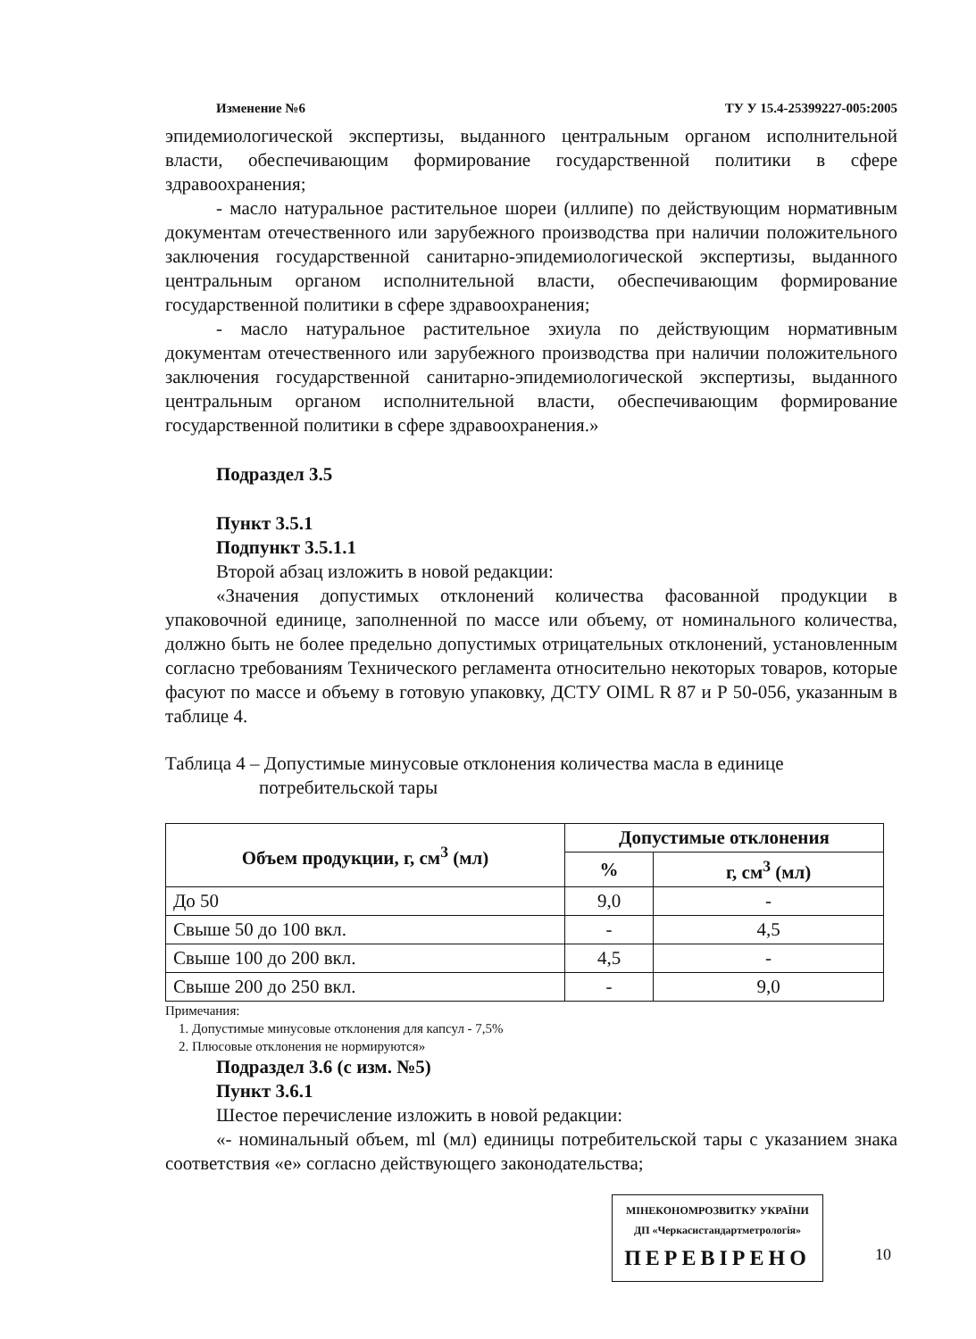Изменение №6 ТУ У 15.4-25399227-005:2005
эпидемиологической экспертизы, выданного центральным органом исполнительной власти, обеспечивающим формирование государственной политики в сфере здравоохранения;
- масло натуральное растительное шореи (иллипе) по действующим нормативным документам отечественного или зарубежного производства при наличии положительного заключения государственной санитарно-эпидемиологической экспертизы, выданного центральным органом исполнительной власти, обеспечивающим формирование государственной политики в сфере здравоохранения;
- масло натуральное растительное эхиула по действующим нормативным документам отечественного или зарубежного производства при наличии положительного заключения государственной санитарно-эпидемиологической экспертизы, выданного центральным органом исполнительной власти, обеспечивающим формирование государственной политики в сфере здравоохранения.»
Подраздел 3.5
Пункт 3.5.1
Подпункт 3.5.1.1
Второй абзац изложить в новой редакции:
«Значения допустимых отклонений количества фасованной продукции в упаковочной единице, заполненной по массе или объему, от номинального количества, должно быть не более предельно допустимых отрицательных отклонений, установленным согласно требованиям Технического регламента относительно некоторых товаров, которые фасуют по массе и объему в готовую упаковку, ДСТУ OIML R 87 и Р 50-056, указанным в таблице 4.
Таблица 4 – Допустимые минусовые отклонения количества масла в единице
потребительской тары
| Объем продукции, г, см<sup>3</sup> (мл) | Допустимые отклонения | |
| --- | --- | --- |
| | % | г, см<sup>3</sup> (мл) |
| До 50 | 9,0 | - |
| Свыше 50 до 100 вкл. | - | 4,5 |
| Свыше 100 до 200 вкл. | 4,5 | - |
| Свыше 200 до 250 вкл. | - | 9,0 |
Примечания:
1. Допустимые минусовые отклонения для капсул - 7,5%
2. Плюсовые отклонения не нормируются»
Подраздел 3.6 (с изм. №5)
Пункт 3.6.1
Шестое перечисление изложить в новой редакции:
«- номинальный объем, ml (мл) единицы потребительской тары с указанием знака соответствия «е» согласно действующего законодательства;
МІНЕКОНОМРОЗВИТКУ УКРАЇНИ
ДП «Черкасистандартметрологія»
ПЕРЕВІРЕНО
10